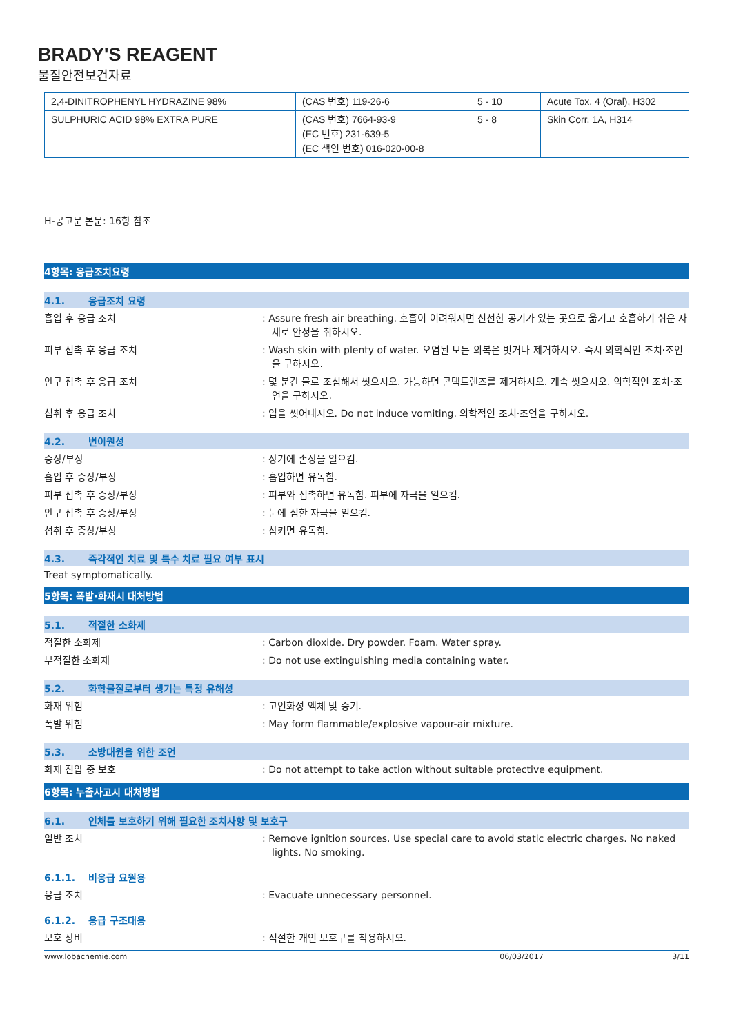BRADY'S REAGENT
물질안전보건자료
| 2,4-DINITROPHENYL HYDRAZINE 98% | (CAS 번호) 119-26-6 | 5 - 10 | Acute Tox. 4 (Oral), H302 |
| SULPHURIC ACID 98% EXTRA PURE | (CAS 번호) 7664-93-9 (EC 번호) 231-639-5 (EC 색인 번호) 016-020-00-8 | 5 - 8 | Skin Corr. 1A, H314 |
H-공고문 본문: 16항 참조
4항목: 응급조치요령
4.1. 응급조치 요령
흡입 후 응급 조치 : Assure fresh air breathing. 호흡이 어려워지면 신선한 공기가 있는 곳으로 옮기고 호흡하기 쉬운 자세로 안정을 취하시오.
피부 접촉 후 응급 조치 : Wash skin with plenty of water. 오염된 모든 의복은 벗거나 제거하시오. 즉시 의학적인 조치·조언을 구하시오.
안구 접촉 후 응급 조치 : 몇 분간 물로 조심해서 씻으시오. 가능하면 콘택트렌즈를 제거하시오. 계속 씻으시오. 의학적인 조치·조언을 구하시오.
섭취 후 응급 조치 : 입을 씻어내시오. Do not induce vomiting. 의학적인 조치·조언을 구하시오.
4.2. 변이원성
증상/부상 : 장기에 손상을 일으킴.
흡입 후 증상/부상 : 흡입하면 유독함.
피부 접촉 후 증상/부상 : 피부와 접촉하면 유독함. 피부에 자극을 일으킴.
안구 접촉 후 증상/부상 : 눈에 심한 자극을 일으킴.
섭취 후 증상/부상 : 삼키면 유독함.
4.3. 즉각적인 치료 및 특수 치료 필요 여부 표시
Treat symptomatically.
5항목: 폭발·화재시 대처방법
5.1. 적절한 소화제
적절한 소화제 : Carbon dioxide. Dry powder. Foam. Water spray.
부적절한 소화재 : Do not use extinguishing media containing water.
5.2. 화학물질로부터 생기는 특정 유해성
화재 위험 : 고인화성 액체 및 증기.
폭발 위험 : May form flammable/explosive vapour-air mixture.
5.3. 소방대원을 위한 조언
화재 진압 중 보호 : Do not attempt to take action without suitable protective equipment.
6항목: 누출사고시 대처방법
6.1. 인체를 보호하기 위해 필요한 조치사항 및 보호구
일반 조치 : Remove ignition sources. Use special care to avoid static electric charges. No naked lights. No smoking.
6.1.1. 비응급 요원용
응급 조치 : Evacuate unnecessary personnel.
6.1.2. 응급 구조대용
보호 장비 : 적절한 개인 보호구를 착용하시오.
www.lobachemie.com 06/03/2017 3/11